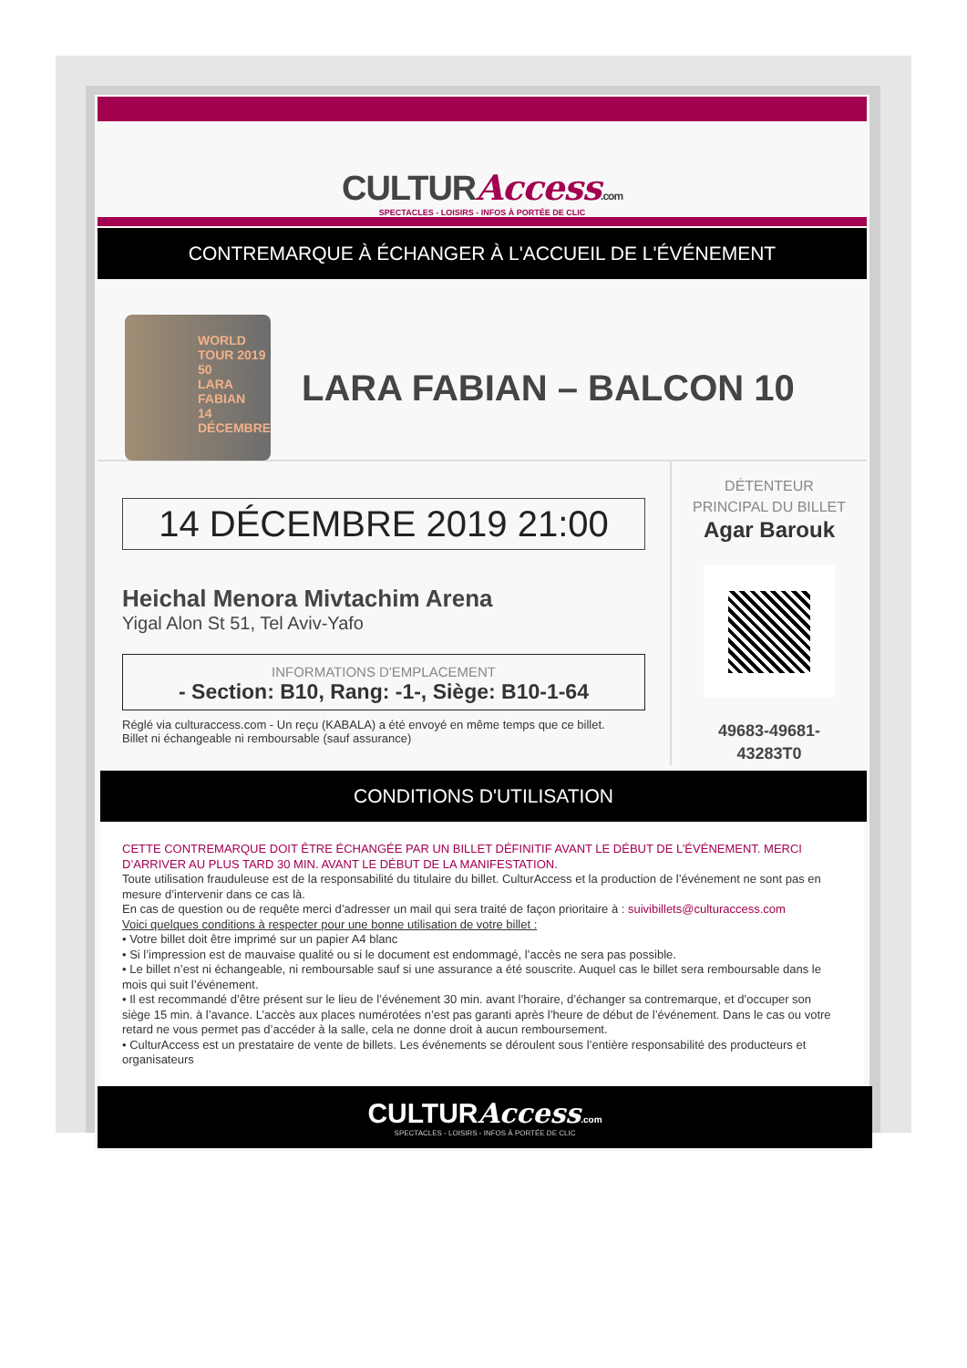CULTURAccess.com
SPECTACLES - LOISIRS - INFOS À PORTÉE DE CLIC
CONTREMARQUE À ÉCHANGER À L'ACCUEIL DE L'ÉVÉNEMENT
WORLD TOUR 2019 50
LARA FABIAN
14 DÉCEMBRE
LARA FABIAN – BALCON 10
14 DÉCEMBRE 2019 21:00
Heichal Menora Mivtachim Arena
Yigal Alon St 51, Tel Aviv-Yafo
INFORMATIONS D'EMPLACEMENT
- Section: B10, Rang: -1-, Siège: B10-1-64
Réglé via culturaccess.com - Un reçu (KABALA) a été envoyé en même temps que ce billet.
Billet ni échangeable ni remboursable (sauf assurance)
DÉTENTEUR
PRINCIPAL DU BILLET
Agar Barouk
49683-49681-
43283T0
CONDITIONS D'UTILISATION
CETTE CONTREMARQUE DOIT ÊTRE ÉCHANGÉE PAR UN BILLET DÉFINITIF AVANT LE DÉBUT DE L’ÉVÉNEMENT. MERCI D’ARRIVER AU PLUS TARD 30 MIN. AVANT LE DÉBUT DE LA MANIFESTATION.
Toute utilisation frauduleuse est de la responsabilité du titulaire du billet. CulturAccess et la production de l’événement ne sont pas en mesure d’intervenir dans ce cas là.
En cas de question ou de requête merci d’adresser un mail qui sera traité de façon prioritaire à : suivibillets@culturaccess.com
Voici quelques conditions à respecter pour une bonne utilisation de votre billet :
• Votre billet doit être imprimé sur un papier A4 blanc
• Si l’impression est de mauvaise qualité ou si le document est endommagé, l’accès ne sera pas possible.
• Le billet n’est ni échangeable, ni remboursable sauf si une assurance a été souscrite. Auquel cas le billet sera remboursable dans le mois qui suit l’événement.
• Il est recommandé d’être présent sur le lieu de l’événement 30 min. avant l’horaire, d’échanger sa contremarque, et d’occuper son siège 15 min. à l’avance. L’accès aux places numérotées n’est pas garanti après l’heure de début de l’événement. Dans le cas ou votre retard ne vous permet pas d’accéder à la salle, cela ne donne droit à aucun remboursement.
• CulturAccess est un prestataire de vente de billets. Les événements se déroulent sous l’entière responsabilité des producteurs et organisateurs
CULTURAccess.com
SPECTACLES - LOISIRS - INFOS À PORTÉE DE CLIC